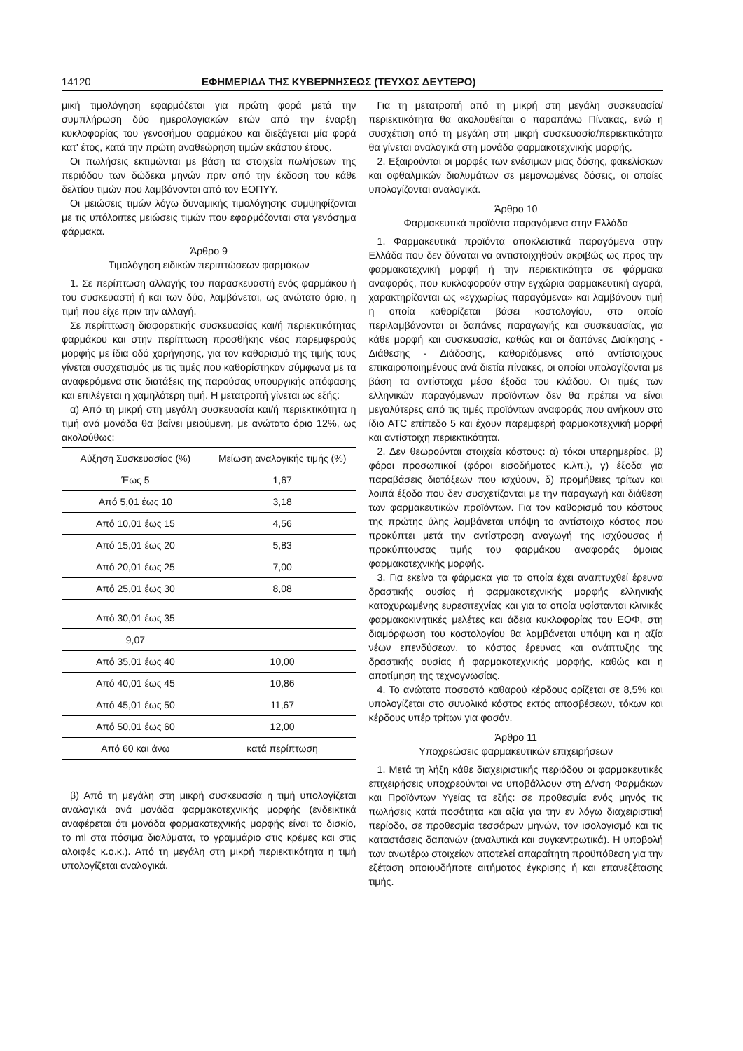14120 ΕΦΗΜΕΡΙΔΑ ΤΗΣ ΚΥΒΕΡΝΗΣΕΩΣ (ΤΕΥΧΟΣ ΔΕΥΤΕΡΟ)
μική τιμολόγηση εφαρμόζεται για πρώτη φορά μετά την συμπλήρωση δύο ημερολογιακών ετών από την έναρξη κυκλοφορίας του γενοσήμου φαρμάκου και διεξάγεται μία φορά κατ' έτος, κατά την πρώτη αναθεώρηση τιμών εκάστου έτους.
Οι πωλήσεις εκτιμώνται με βάση τα στοιχεία πωλήσεων της περιόδου των δώδεκα μηνών πριν από την έκδοση του κάθε δελτίου τιμών που λαμβάνονται από τον ΕΟΠΥΥ.
Οι μειώσεις τιμών λόγω δυναμικής τιμολόγησης συμψηφίζονται με τις υπόλοιπες μειώσεις τιμών που εφαρμόζονται στα γενόσημα φάρμακα.
Άρθρο 9
Τιμολόγηση ειδικών περιπτώσεων φαρμάκων
1. Σε περίπτωση αλλαγής του παρασκευαστή ενός φαρμάκου ή του συσκευαστή ή και των δύο, λαμβάνεται, ως ανώτατο όριο, η τιμή που είχε πριν την αλλαγή.
Σε περίπτωση διαφορετικής συσκευασίας και/ή περιεκτικότητας φαρμάκου και στην περίπτωση προσθήκης νέας παρεμφερούς μορφής με ίδια οδό χορήγησης, για τον καθορισμό της τιμής τους γίνεται συσχετισμός με τις τιμές που καθορίστηκαν σύμφωνα με τα αναφερόμενα στις διατάξεις της παρούσας υπουργικής απόφασης και επιλέγεται η χαμηλότερη τιμή. Η μετατροπή γίνεται ως εξής:
α) Από τη μικρή στη μεγάλη συσκευασία και/ή περιεκτικότητα η τιμή ανά μονάδα θα βαίνει μειούμενη, με ανώτατο όριο 12%, ως ακολούθως:
| Αύξηση Συσκευασίας (%) | Μείωση αναλογικής τιμής (%) |
| --- | --- |
| Έως 5 | 1,67 |
| Από 5,01 έως 10 | 3,18 |
| Από 10,01 έως 15 | 4,56 |
| Από 15,01 έως 20 | 5,83 |
| Από 20,01 έως 25 | 7,00 |
| Από 25,01 έως 30 | 8,08 |
| Από 30,01 έως 35 | |
| 9,07 | |
| Από 35,01 έως 40 | 10,00 |
| Από 40,01 έως 45 | 10,86 |
| Από 45,01 έως 50 | 11,67 |
| Από 50,01 έως 60 | 12,00 |
| Από 60 και άνω | κατά περίπτωση |
β) Από τη μεγάλη στη μικρή συσκευασία η τιμή υπολογίζεται αναλογικά ανά μονάδα φαρμακοτεχνικής μορφής (ενδεικτικά αναφέρεται ότι μονάδα φαρμακοτεχνικής μορφής είναι το δισκίο, το ml στα πόσιμα διαλύματα, το γραμμάριο στις κρέμες και στις αλοιφές κ.ο.κ.). Από τη μεγάλη στη μικρή περιεκτικότητα η τιμή υπολογίζεται αναλογικά.
Για τη μετατροπή από τη μικρή στη μεγάλη συσκευασία/περιεκτικότητα θα ακολουθείται ο παραπάνω Πίνακας, ενώ η συσχέτιση από τη μεγάλη στη μικρή συσκευασία/περιεκτικότητα θα γίνεται αναλογικά στη μονάδα φαρμακοτεχνικής μορφής.
2. Εξαιρούνται οι μορφές των ενέσιμων μιας δόσης, φακελίσκων και οφθαλμικών διαλυμάτων σε μεμονωμένες δόσεις, οι οποίες υπολογίζονται αναλογικά.
Άρθρο 10
Φαρμακευτικά προϊόντα παραγόμενα στην Ελλάδα
1. Φαρμακευτικά προϊόντα αποκλειστικά παραγόμενα στην Ελλάδα που δεν δύναται να αντιστοιχηθούν ακριβώς ως προς την φαρμακοτεχνική μορφή ή την περιεκτικότητα σε φάρμακα αναφοράς, που κυκλοφορούν στην εγχώρια φαρμακευτική αγορά, χαρακτηρίζονται ως «εγχωρίως παραγόμενα» και λαμβάνουν τιμή η οποία καθορίζεται βάσει κοστολογίου, στο οποίο περιλαμβάνονται οι δαπάνες παραγωγής και συσκευασίας, για κάθε μορφή και συσκευασία, καθώς και οι δαπάνες Διοίκησης - Διάθεσης - Διάδοσης, καθοριζόμενες από αντίστοιχους επικαιροποιημένους ανά διετία πίνακες, οι οποίοι υπολογίζονται με βάση τα αντίστοιχα μέσα έξοδα του κλάδου. Οι τιμές των ελληνικών παραγόμενων προϊόντων δεν θα πρέπει να είναι μεγαλύτερες από τις τιμές προϊόντων αναφοράς που ανήκουν στο ίδιο ATC επίπεδο 5 και έχουν παρεμφερή φαρμακοτεχνική μορφή και αντίστοιχη περιεκτικότητα.
2. Δεν θεωρούνται στοιχεία κόστους: α) τόκοι υπερημερίας, β) φόροι προσωπικοί (φόροι εισοδήματος κ.λπ.), γ) έξοδα για παραβάσεις διατάξεων που ισχύουν, δ) προμήθειες τρίτων και λοιπά έξοδα που δεν συσχετίζονται με την παραγωγή και διάθεση των φαρμακευτικών προϊόντων. Για τον καθορισμό του κόστους της πρώτης ύλης λαμβάνεται υπόψη το αντίστοιχο κόστος που προκύπτει μετά την αντίστροφη αναγωγή της ισχύουσας ή προκύπτουσας τιμής του φαρμάκου αναφοράς όμοιας φαρμακοτεχνικής μορφής.
3. Για εκείνα τα φάρμακα για τα οποία έχει αναπτυχθεί έρευνα δραστικής ουσίας ή φαρμακοτεχνικής μορφής ελληνικής κατοχυρωμένης ευρεσιτεχνίας και για τα οποία υφίστανται κλινικές φαρμακοκινητικές μελέτες και άδεια κυκλοφορίας του ΕΟΦ, στη διαμόρφωση του κοστολογίου θα λαμβάνεται υπόψη και η αξία νέων επενδύσεων, το κόστος έρευνας και ανάπτυξης της δραστικής ουσίας ή φαρμακοτεχνικής μορφής, καθώς και η αποτίμηση της τεχνογνωσίας.
4. Το ανώτατο ποσοστό καθαρού κέρδους ορίζεται σε 8,5% και υπολογίζεται στο συνολικό κόστος εκτός αποσβέσεων, τόκων και κέρδους υπέρ τρίτων για φασόν.
Άρθρο 11
Υποχρεώσεις φαρμακευτικών επιχειρήσεων
1. Μετά τη λήξη κάθε διαχειριστικής περιόδου οι φαρμακευτικές επιχειρήσεις υποχρεούνται να υποβάλλουν στη Δ/νση Φαρμάκων και Προϊόντων Υγείας τα εξής: σε προθεσμία ενός μηνός τις πωλήσεις κατά ποσότητα και αξία για την εν λόγω διαχειριστική περίοδο, σε προθεσμία τεσσάρων μηνών, τον ισολογισμό και τις καταστάσεις δαπανών (αναλυτικά και συγκεντρωτικά). Η υποβολή των ανωτέρω στοιχείων αποτελεί απαραίτητη προϋπόθεση για την εξέταση οποιουδήποτε αιτήματος έγκρισης ή και επανεξέτασης τιμής.